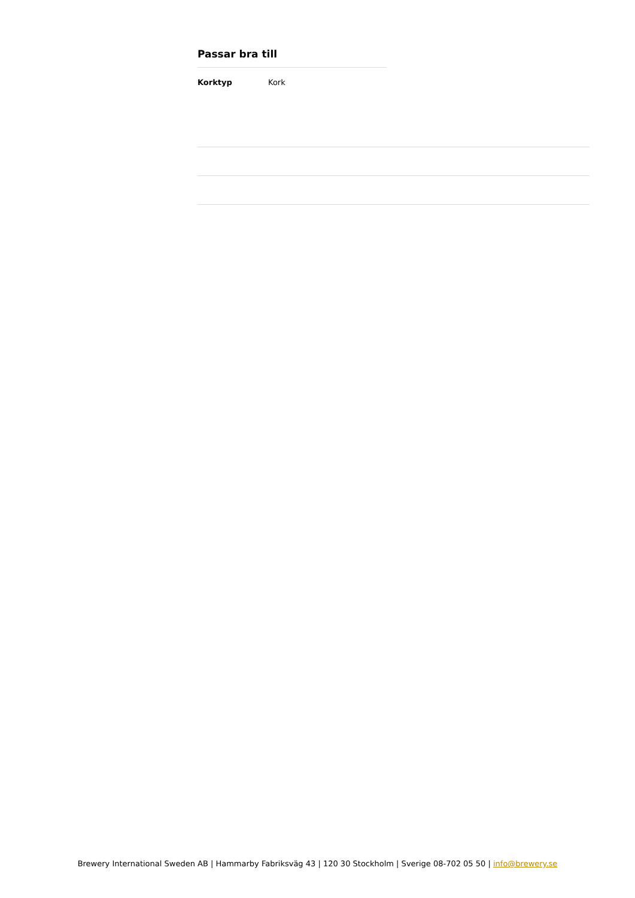Passar bra till
Korktyp Kork
Brewery International Sweden AB | Hammarby Fabriksväg 43 | 120 30 Stockholm | Sverige 08-702 05 50 | info@brewery.se